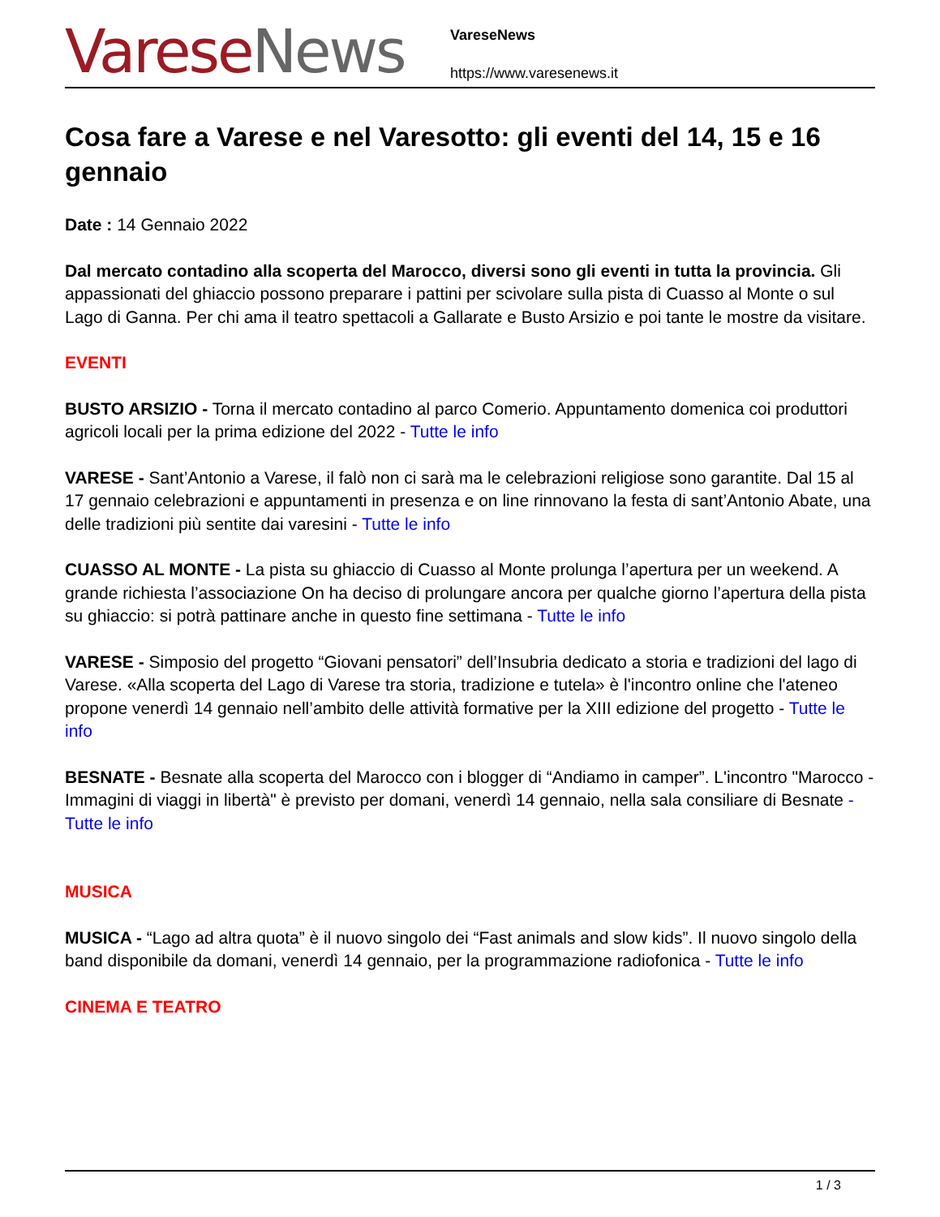Varese News
VareseNews
https://www.varesenews.it
Cosa fare a Varese e nel Varesotto: gli eventi del 14, 15 e 16 gennaio
Date : 14 Gennaio 2022
Dal mercato contadino alla scoperta del Marocco, diversi sono gli eventi in tutta la provincia. Gli appassionati del ghiaccio possono preparare i pattini per scivolare sulla pista di Cuasso al Monte o sul Lago di Ganna. Per chi ama il teatro spettacoli a Gallarate e Busto Arsizio e poi tante le mostre da visitare.
EVENTI
BUSTO ARSIZIO - Torna il mercato contadino al parco Comerio. Appuntamento domenica coi produttori agricoli locali per la prima edizione del 2022 - Tutte le info
VARESE - Sant’Antonio a Varese, il falò non ci sarà ma le celebrazioni religiose sono garantite. Dal 15 al 17 gennaio celebrazioni e appuntamenti in presenza e on line rinnovano la festa di sant’Antonio Abate, una delle tradizioni più sentite dai varesini - Tutte le info
CUASSO AL MONTE - La pista su ghiaccio di Cuasso al Monte prolunga l’apertura per un weekend. A grande richiesta l’associazione On ha deciso di prolungare ancora per qualche giorno l’apertura della pista su ghiaccio: si potrà pattinare anche in questo fine settimana - Tutte le info
VARESE - Simposio del progetto “Giovani pensatori” dell’Insubria dedicato a storia e tradizioni del lago di Varese. «Alla scoperta del Lago di Varese tra storia, tradizione e tutela» è l'incontro online che l'ateneo propone venerdì 14 gennaio nell’ambito delle attività formative per la XIII edizione del progetto - Tutte le info
BESNATE - Besnate alla scoperta del Marocco con i blogger di “Andiamo in camper”. L'incontro "Marocco - Immagini di viaggi in libertà" è previsto per domani, venerdì 14 gennaio, nella sala consiliare di Besnate - Tutte le info
MUSICA
MUSICA - “Lago ad altra quota” è il nuovo singolo dei “Fast animals and slow kids”. Il nuovo singolo della band disponibile da domani, venerdì 14 gennaio, per la programmazione radiofonica - Tutte le info
CINEMA E TEATRO
1 / 3